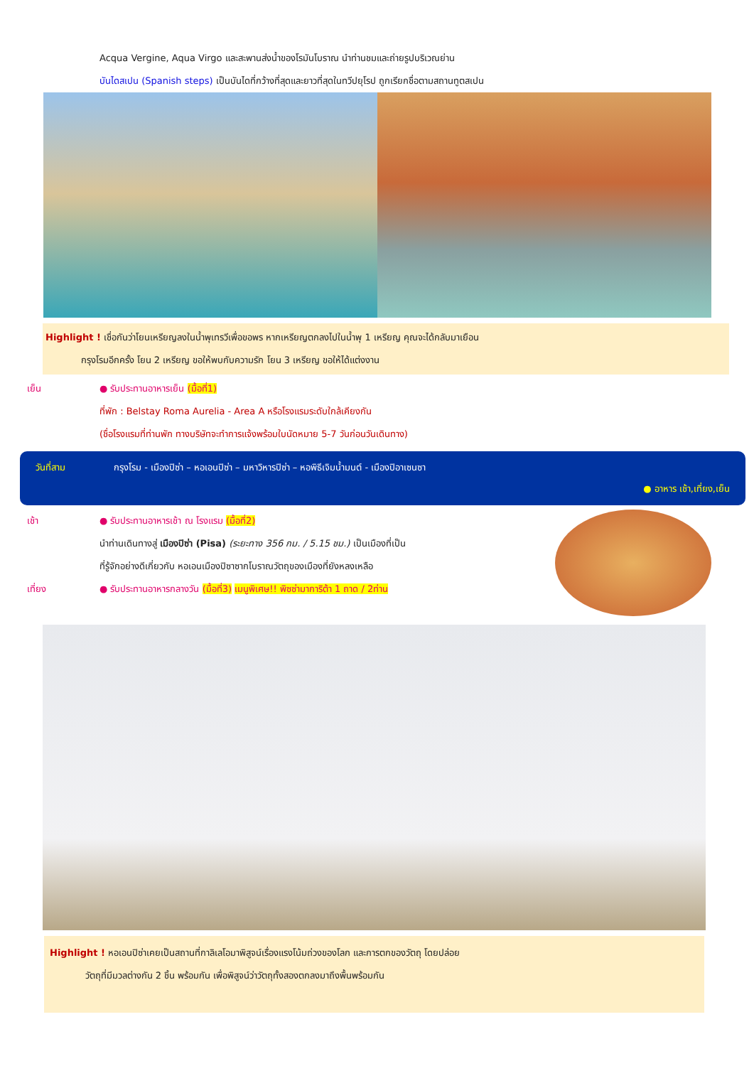Acqua Vergine, Aqua Virgo และสะพานส่งน้ำของโรมันโบราณ นำท่านชมและถ่ายรูปบริเวณย่าน
บันไดสเปน (Spanish steps) เป็นบันไดที่กว้างที่สุดและยาวที่สุดในทวีปยุโรป ถูกเรียกชื่อตามสถานทูตสเปน
Highlight ! เชื่อกันว่าโยนเหรียญลงในน้ำพุเทรวีเพื่อขอพร หากเหรียญตกลงไปในน้ำพุ 1 เหรียญ คุณจะได้กลับมาเยือน
กรุงโรมอีกครั้ง โยน 2 เหรียญ ขอให้พบกับความรัก โยน 3 เหรียญ ขอให้ได้แต่งงาน
เย็น ● รับประทานอาหารเย็น (มื้อที่1)
ที่พัก : Belstay Roma Aurelia - Area A หรือโรงแรมระดับใกล้เคียงกัน
(ชื่อโรงแรมที่ท่านพัก ทางบริษัทจะทำการแจ้งพร้อมใบนัดหมาย 5-7 วันก่อนวันเดินทาง)
วันที่สาม กรุงโรม - เมืองปิซ่า – หอเอนปิซ่า – มหาวิหารปิซ่า – หอพิธีเจิมน้ำมนต์ - เมืองปิอาเซนซา
● อาหาร เช้า,เที่ยง,เย็น
เช้า ● รับประทานอาหารเช้า ณ โรงแรม (มื้อที่2)
นำท่านเดินทางสู่ เมืองปิซ่า (Pisa) (ระยะทาง 356 กม. / 5.15 ชม.) เป็นเมืองที่เป็น
ที่รู้จักอย่างดีเกี่ยวกับ หอเอนเมืองปิซาซากโบราณวัตถุของเมืองที่ยังหลงเหลือ
เที่ยง ● รับประทานอาหารกลางวัน (มื้อที่3) เมนูพิเศษ!! พิซซ่ามาการิต้า 1 ถาด / 2ท่าน
Highlight ! หอเอนปิซ่าเคยเป็นสถานที่กาลิเลโอมาพิสูจน์เรื่องแรงโน้มถ่วงของโลก และการตกของวัตถุ โดยปล่อย
วัตถุที่มีมวลต่างกัน 2 ชิ้น พร้อมกัน เพื่อพิสูจน์ว่าวัตถุทั้งสองตกลงมาถึงพื้นพร้อมกัน